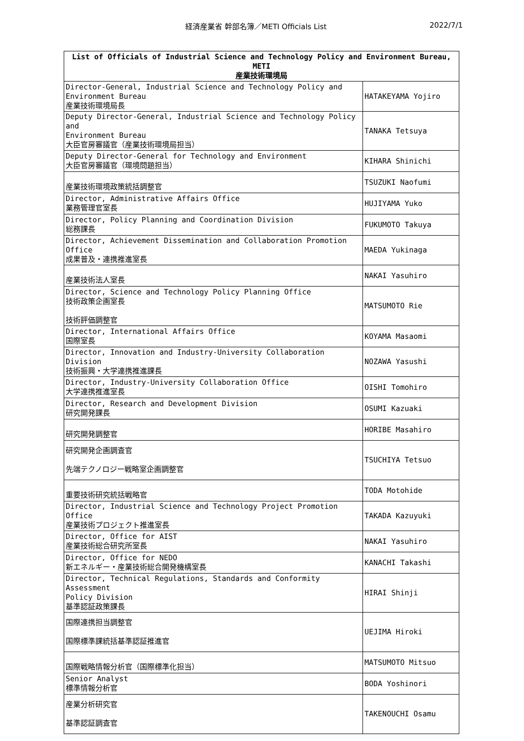経済産業省 幹部名簿／METI Officials List 2022/7/1
| List of Officials of Industrial Science and Technology Policy and Environment Bureau, METI 産業技術環境局 | |
| --- | --- |
| Director-General, Industrial Science and Technology Policy and Environment Bureau 産業技術環境局長 | HATAKEYAMA Yojiro |
| Deputy Director-General, Industrial Science and Technology Policy and Environment Bureau 大臣官房審議官（産業技術環境局担当） | TANAKA Tetsuya |
| Deputy Director-General for Technology and Environment 大臣官房審議官（環境問題担当） | KIHARA Shinichi |
| 産業技術環境政策統括調整官 | TSUZUKI Naofumi |
| Director, Administrative Affairs Office 業務管理官室長 | HUJIYAMA Yuko |
| Director, Policy Planning and Coordination Division 総務課長 | FUKUMOTO Takuya |
| Director, Achievement Dissemination and Collaboration Promotion Office 成果普及・連携推進室長 | MAEDA Yukinaga |
| 産業技術法人室長 | NAKAI Yasuhiro |
| Director, Science and Technology Policy Planning Office 技術政策企画室長 技術評価調整官 | MATSUMOTO Rie |
| Director, International Affairs Office 国際室長 | KOYAMA Masaomi |
| Director, Innovation and Industry-University Collaboration Division 技術振興・大学連携推進課長 | NOZAWA Yasushi |
| Director, Industry-University Collaboration Office 大学連携推進室長 | OISHI Tomohiro |
| Director, Research and Development Division 研究開発課長 | OSUMI Kazuaki |
| 研究開発調整官 | HORIBE Masahiro |
| 研究開発企画調査官 先端テクノロジー戦略室企画調整官 | TSUCHIYA Tetsuo |
| 重要技術研究統括戦略官 | TODA Motohide |
| Director, Industrial Science and Technology Project Promotion Office 産業技術プロジェクト推進室長 | TAKADA Kazuyuki |
| Director, Office for AIST 産業技術総合研究所室長 | NAKAI Yasuhiro |
| Director, Office for NEDO 新エネルギー・産業技術総合開発機構室長 | KANACHI Takashi |
| Director, Technical Regulations, Standards and Conformity Assessment Policy Division 基準認証政策課長 | HIRAI Shinji |
| 国際連携担当調整官 国際標準課統括基準認証推進官 | UEJIMA Hiroki |
| 国際戦略情報分析官（国際標準化担当） | MATSUMOTO Mitsuo |
| Senior Analyst 標準情報分析官 | BODA Yoshinori |
| 産業分析研究官 基準認証調査官 | TAKENOUCHI Osamu |